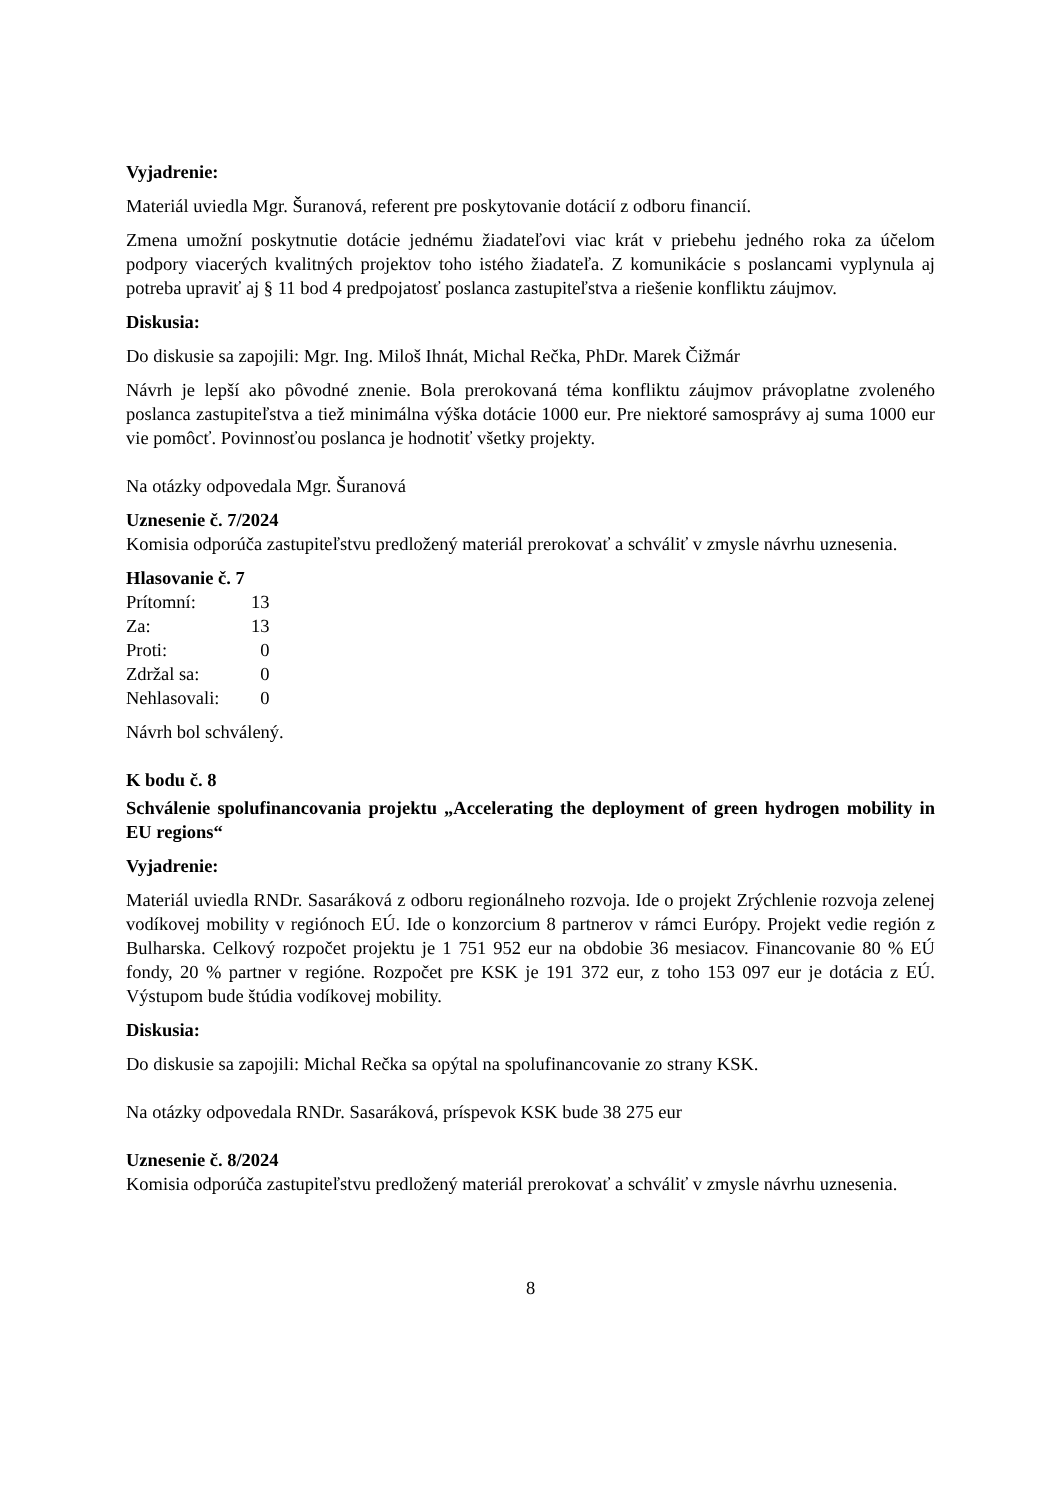Vyjadrenie:
Materiál uviedla Mgr. Šuranová, referent pre poskytovanie dotácií z odboru financií.
Zmena umožní poskytnutie dotácie jednému žiadateľovi viac krát v priebehu jedného roka za účelom podpory viacerých kvalitných projektov toho istého žiadateľa. Z komunikácie s poslancami vyplynula aj potreba upraviť aj § 11 bod 4 predpojatosť poslanca zastupiteľstva a riešenie konfliktu záujmov.
Diskusia:
Do diskusie sa zapojili: Mgr. Ing. Miloš Ihnát, Michal Rečka, PhDr. Marek Čižmár
Návrh je lepší ako pôvodné znenie. Bola prerokovaná téma konfliktu záujmov právoplatne zvoleného poslanca zastupiteľstva a tiež minimálna výška dotácie 1000 eur. Pre niektoré samosprávy aj suma 1000 eur vie pomôcť. Povinnosťou poslanca je hodnotiť všetky projekty.
Na otázky odpovedala Mgr. Šuranová
Uznesenie č. 7/2024
Komisia odporúča zastupiteľstvu predložený materiál prerokovať a schváliť v zmysle návrhu uznesenia.
Hlasovanie č. 7
| Prítomní: | 13 |
| Za: | 13 |
| Proti: | 0 |
| Zdržal sa: | 0 |
| Nehlasovali: | 0 |
Návrh bol schválený.
K bodu č. 8
Schválenie spolufinancovania projektu „Accelerating the deployment of green hydrogen mobility in EU regions“
Vyjadrenie:
Materiál uviedla RNDr. Sasaráková z odboru regionálneho rozvoja. Ide o projekt Zrýchlenie rozvoja zelenej vodíkovej mobility v regiónoch EÚ. Ide o konzorcium 8 partnerov v rámci Európy. Projekt vedie región z Bulharska. Celkový rozpočet projektu je 1 751 952 eur na obdobie 36 mesiacov. Financovanie 80 % EÚ fondy, 20 % partner v regióne. Rozpočet pre KSK je 191 372 eur, z toho 153 097 eur je dotácia z EÚ. Výstupom bude štúdia vodíkovej mobility.
Diskusia:
Do diskusie sa zapojili: Michal Rečka sa opýtal na spolufinancovanie zo strany KSK.
Na otázky odpovedala RNDr. Sasaráková, príspevok KSK bude 38 275 eur
Uznesenie č. 8/2024
Komisia odporúča zastupiteľstvu predložený materiál prerokovať a schváliť v zmysle návrhu uznesenia.
8